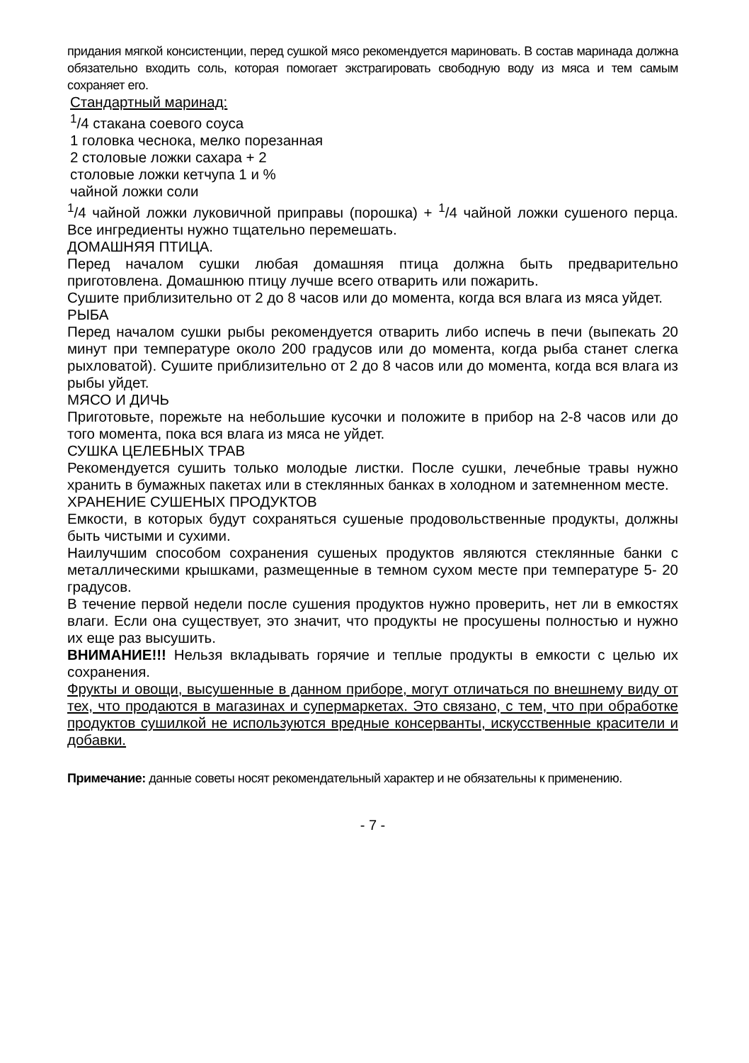придания мягкой консистенции, перед сушкой мясо рекомендуется мариновать. В состав маринада должна обязательно входить соль, которая помогает экстрагировать свободную воду из мяса и тем самым сохраняет его.
Стандартный маринад:
<sup>1</sup>/4 стакана соевого соуса
1 головка чеснока, мелко порезанная
2 столовые ложки сахара + 2
столовые ложки кетчупа 1 и %
чайной ложки соли
<sup>1</sup>/4 чайной ложки луковичной приправы (порошка) + <sup>1</sup>/4 чайной ложки сушеного перца. Все ингредиенты нужно тщательно перемешать.
ДОМАШНЯЯ ПТИЦА.
Перед началом сушки любая домашняя птица должна быть предварительно приготовлена. Домашнюю птицу лучше всего отварить или пожарить.
Сушите приблизительно от 2 до 8 часов или до момента, когда вся влага из мяса уйдет.
РЫБА
Перед началом сушки рыбы рекомендуется отварить либо испечь в печи (выпекать 20 минут при температуре около 200 градусов или до момента, когда рыба станет слегка рыхловатой). Сушите приблизительно от 2 до 8 часов или до момента, когда вся влага из рыбы уйдет.
МЯСО И ДИЧЬ
Приготовьте, порежьте на небольшие кусочки и положите в прибор на 2-8 часов или до того момента, пока вся влага из мяса не уйдет.
СУШКА ЦЕЛЕБНЫХ ТРАВ
Рекомендуется сушить только молодые листки. После сушки, лечебные травы нужно хранить в бумажных пакетах или в стеклянных банках в холодном и затемненном месте.
ХРАНЕНИЕ СУШЕНЫХ ПРОДУКТОВ
Емкости, в которых будут сохраняться сушеные продовольственные продукты, должны быть чистыми и сухими.
Наилучшим способом сохранения сушеных продуктов являются стеклянные банки с металлическими крышками, размещенные в темном сухом месте при температуре 5- 20 градусов.
В течение первой недели после сушения продуктов нужно проверить, нет ли в емкостях влаги. Если она существует, это значит, что продукты не просушены полностью и нужно их еще раз высушить.
ВНИМАНИЕ!!! Нельзя вкладывать горячие и теплые продукты в емкости с целью их сохранения.
Фрукты и овощи, высушенные в данном приборе, могут отличаться по внешнему виду от тех, что продаются в магазинах и супермаркетах. Это связано, с тем, что при обработке продуктов сушилкой не используются вредные консерванты, искусственные красители и добавки.
Примечание: данные советы носят рекомендательный характер и не обязательны к применению.
- 7 -